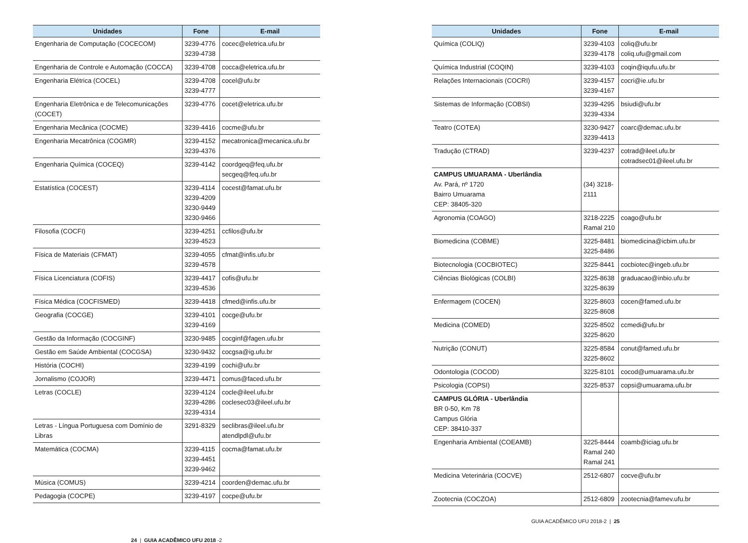| Unidades | Fone | E-mail |
| --- | --- | --- |
| Engenharia de Computação (COCECOM) | 3239-4776 3239-4738 | cocec@eletrica.ufu.br |
| Engenharia de Controle e Automação (COCCA) | 3239-4708 | cocca@eletrica.ufu.br |
| Engenharia Elétrica (COCEL) | 3239-4708 3239-4777 | cocel@ufu.br |
| Engenharia Eletrônica e de Telecomunicações (COCET) | 3239-4776 | cocet@eletrica.ufu.br |
| Engenharia Mecânica (COCME) | 3239-4416 | cocme@ufu.br |
| Engenharia Mecatrônica (COGMR) | 3239-4152 3239-4376 | mecatronica@mecanica.ufu.br |
| Engenharia Química (COCEQ) | 3239-4142 | coordgeq@feq.ufu.br secgeq@feq.ufu.br |
| Estatística (COCEST) | 3239-4114 3239-4209 3230-9449 3230-9466 | cocest@famat.ufu.br |
| Filosofia (COCFI) | 3239-4251 3239-4523 | ccfilos@ufu.br |
| Física de Materiais (CFMAT) | 3239-4055 3239-4578 | cfmat@infis.ufu.br |
| Física Licenciatura (COFIS) | 3239-4417 3239-4536 | cofis@ufu.br |
| Física Médica (COCFISMED) | 3239-4418 | cfmed@infis.ufu.br |
| Geografia (COCGE) | 3239-4101 3239-4169 | cocge@ufu.br |
| Gestão da Informação (COCGINF) | 3230-9485 | cocginf@fagen.ufu.br |
| Gestão em Saúde Ambiental (COCGSA) | 3230-9432 | cocgsa@ig.ufu.br |
| História (COCHI) | 3239-4199 | cochi@ufu.br |
| Jornalismo (COJOR) | 3239-4471 | comus@faced.ufu.br |
| Letras (COCLE) | 3239-4124 3239-4286 3239-4314 | cocle@ileel.ufu.br coclesec03@ileel.ufu.br |
| Letras - Língua Portuguesa com Domínio de Libras | 3291-8329 | seclibras@ileel.ufu.br atendlpdl@ufu.br |
| Matemática (COCMA) | 3239-4115 3239-4451 3239-9462 | cocma@famat.ufu.br |
| Música (COMUS) | 3239-4214 | coorden@demac.ufu.br |
| Pedagogia (COCPE) | 3239-4197 | cocpe@ufu.br |
24 | GUIA ACADÊMICO UFU 2018 -2
| Unidades | Fone | E-mail |
| --- | --- | --- |
| Química (COLIQ) | 3239-4103 3239-4178 | coliq@ufu.br coliq.ufu@gmail.com |
| Química Industrial (COQIN) | 3239-4103 | coqin@iqufu.ufu.br |
| Relações Internacionais (COCRI) | 3239-4157 3239-4167 | cocri@ie.ufu.br |
| Sistemas de Informação (COBSI) | 3239-4295 3239-4334 | bsiudi@ufu.br |
| Teatro (COTEA) | 3230-9427 3239-4413 | coarc@demac.ufu.br |
| Tradução (CTRAD) | 3239-4237 | cotrad@ileel.ufu.br cotradsec01@ileel.ufu.br |
| CAMPUS UMUARAMA - Uberlândia Av. Pará, nº 1720 Bairro Umuarama CEP: 38405-320 | (34) 3218-2111 | |
| Agronomia (COAGO) | 3218-2225 Ramal 210 | coago@ufu.br |
| Biomedicina (COBME) | 3225-8481 3225-8486 | biomedicina@icbim.ufu.br |
| Biotecnologia (COCBIOTEC) | 3225-8441 | cocbiotec@ingeb.ufu.br |
| Ciências Biológicas (COLBI) | 3225-8638 3225-8639 | graduacao@inbio.ufu.br |
| Enfermagem (COCEN) | 3225-8603 3225-8608 | cocen@famed.ufu.br |
| Medicina (COMED) | 3225-8502 3225-8620 | ccmedi@ufu.br |
| Nutrição (CONUT) | 3225-8584 3225-8602 | conut@famed.ufu.br |
| Odontologia (COCOD) | 3225-8101 | cocod@umuarama.ufu.br |
| Psicologia (COPSI) | 3225-8537 | copsi@umuarama.ufu.br |
| CAMPUS GLÓRIA - Uberlândia BR 0-50, Km 78 Campus Glória CEP: 38410-337 | | |
| Engenharia Ambiental (COEAMB) | 3225-8444 Ramal 240 Ramal 241 | coamb@iciag.ufu.br |
| Medicina Veterinária (COCVE) | 2512-6807 | cocve@ufu.br |
| Zootecnia (COCZOA) | 2512-6809 | zootecnia@famev.ufu.br |
GUIA ACADÊMICO UFU 2018-2 | 25